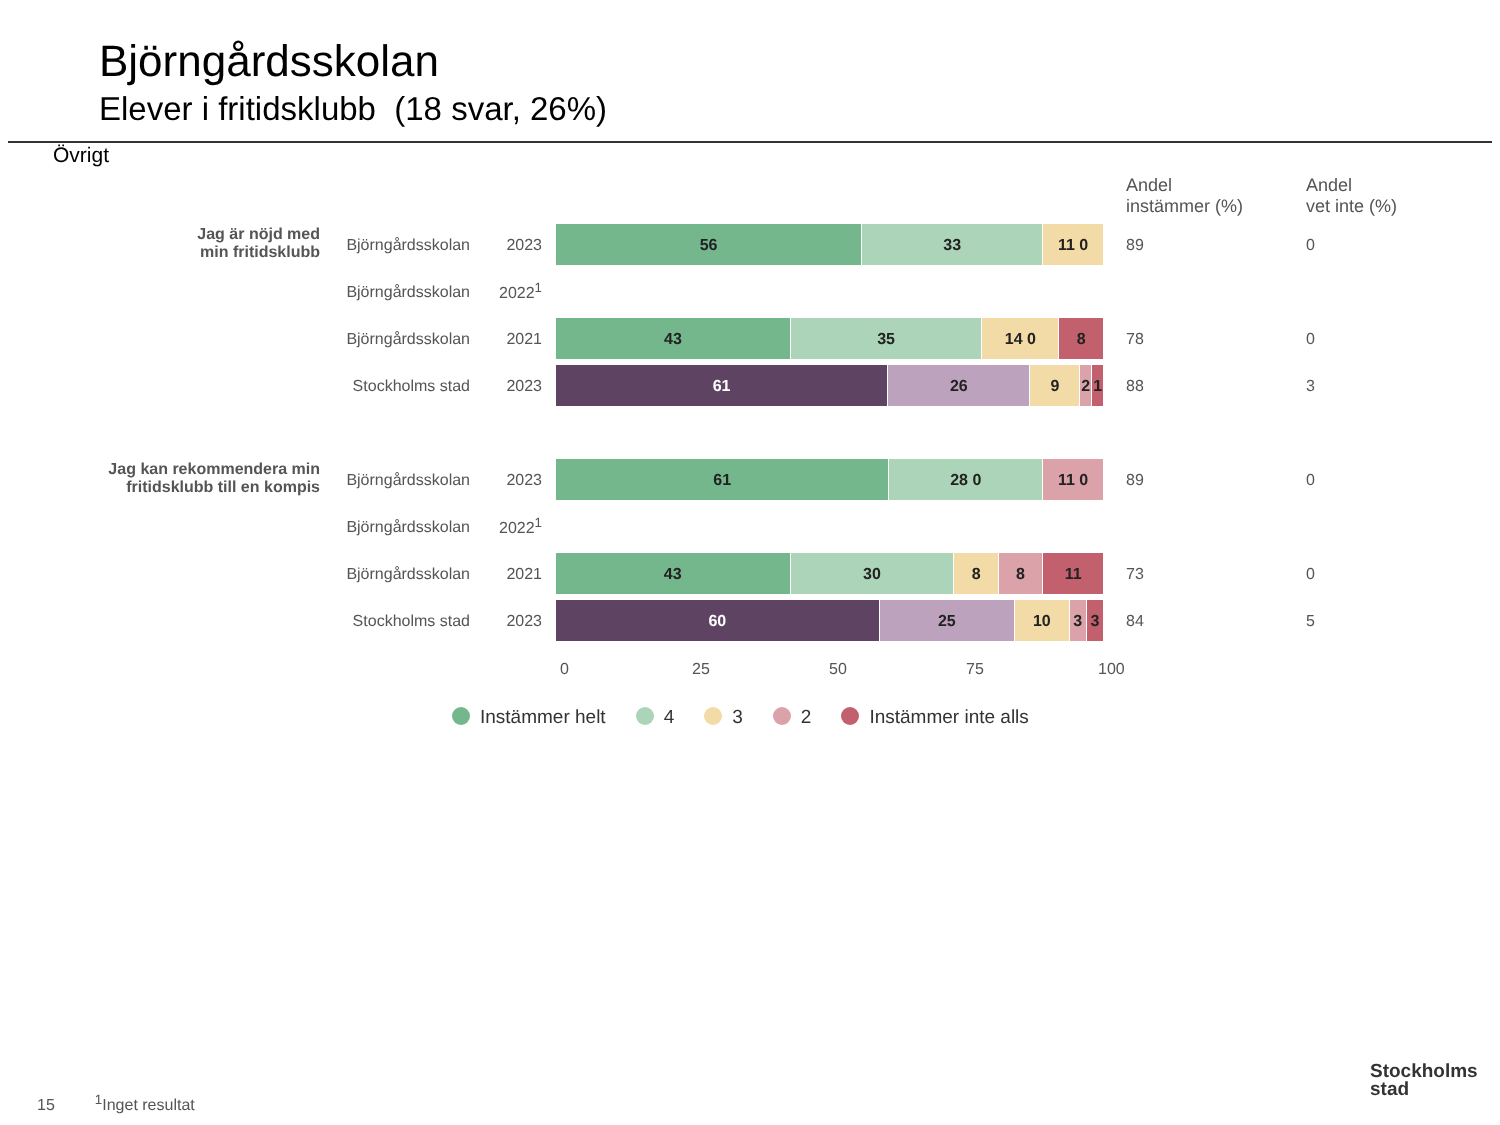Björngårdsskolan
Elever i fritidsklubb (18 svar, 26%)
Övrigt
| | | | | Andel instämmer (%) | Andel vet inte (%) |
| --- | --- | --- | --- | --- | --- |
| Jag är nöjd med min fritidsklubb | Björngårdsskolan | 2023 | 56 33 11 0 | 89 | 0 |
| | Björngårdsskolan | 2022<sup>1</sup> | | | |
| | Björngårdsskolan | 2021 | 43 35 14 0 8 | 78 | 0 |
| | Stockholms stad | 2023 | 61 26 9 2 1 | 88 | 3 |
| Jag kan rekommendera min fritidsklubb till en kompis | Björngårdsskolan | 2023 | 61 28 0 11 0 | 89 | 0 |
| | Björngårdsskolan | 2022<sup>1</sup> | | | |
| | Björngårdsskolan | 2021 | 43 30 8 8 11 | 73 | 0 |
| | Stockholms stad | 2023 | 60 25 10 3 3 | 84 | 5 |
0 25 50 75 100
Instämmer helt 4 3 2 Instämmer inte alls
15 <sup>1</sup>Inget resultat
Stockholms
stad